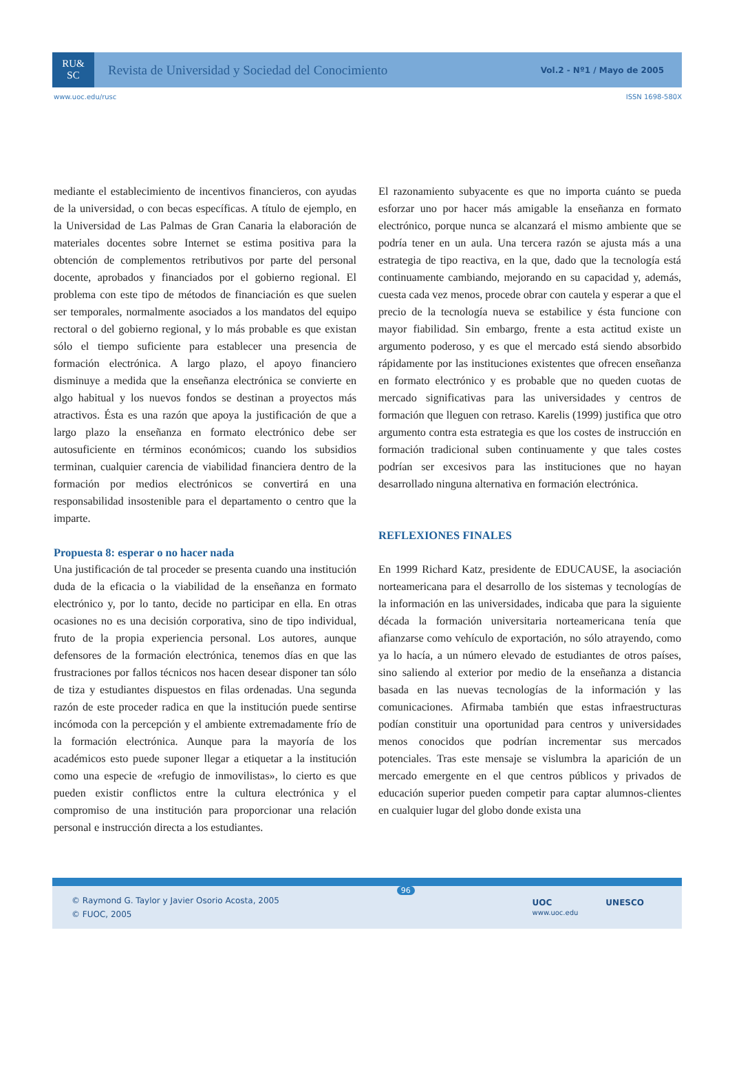RU&
SC
Revista de Universidad y Sociedad del Conocimiento
Vol.2 - Nº1 / Mayo de 2005
www.uoc.edu/rusc ISSN 1698-580X
mediante el establecimiento de incentivos financieros, con ayudas de la universidad, o con becas específicas. A título de ejemplo, en la Universidad de Las Palmas de Gran Canaria la elaboración de materiales docentes sobre Internet se estima positiva para la obtención de complementos retributivos por parte del personal docente, aprobados y financiados por el gobierno regional. El problema con este tipo de métodos de financiación es que suelen ser temporales, normalmente asociados a los mandatos del equipo rectoral o del gobierno regional, y lo más probable es que existan sólo el tiempo suficiente para establecer una presencia de formación electrónica. A largo plazo, el apoyo financiero disminuye a medida que la enseñanza electrónica se convierte en algo habitual y los nuevos fondos se destinan a proyectos más atractivos. Ésta es una razón que apoya la justificación de que a largo plazo la enseñanza en formato electrónico debe ser autosuficiente en términos económicos; cuando los subsidios terminan, cualquier carencia de viabilidad financiera dentro de la formación por medios electrónicos se convertirá en una responsabilidad insostenible para el departamento o centro que la imparte.
Propuesta 8: esperar o no hacer nada
Una justificación de tal proceder se presenta cuando una institución duda de la eficacia o la viabilidad de la enseñanza en formato electrónico y, por lo tanto, decide no participar en ella. En otras ocasiones no es una decisión corporativa, sino de tipo individual, fruto de la propia experiencia personal. Los autores, aunque defensores de la formación electrónica, tenemos días en que las frustraciones por fallos técnicos nos hacen desear disponer tan sólo de tiza y estudiantes dispuestos en filas ordenadas. Una segunda razón de este proceder radica en que la institución puede sentirse incómoda con la percepción y el ambiente extremadamente frío de la formación electrónica. Aunque para la mayoría de los académicos esto puede suponer llegar a etiquetar a la institución como una especie de «refugio de inmovilistas», lo cierto es que pueden existir conflictos entre la cultura electrónica y el compromiso de una institución para proporcionar una relación personal e instrucción directa a los estudiantes.
El razonamiento subyacente es que no importa cuánto se pueda esforzar uno por hacer más amigable la enseñanza en formato electrónico, porque nunca se alcanzará el mismo ambiente que se podría tener en un aula. Una tercera razón se ajusta más a una estrategia de tipo reactiva, en la que, dado que la tecnología está continuamente cambiando, mejorando en su capacidad y, además, cuesta cada vez menos, procede obrar con cautela y esperar a que el precio de la tecnología nueva se estabilice y ésta funcione con mayor fiabilidad. Sin embargo, frente a esta actitud existe un argumento poderoso, y es que el mercado está siendo absorbido rápidamente por las instituciones existentes que ofrecen enseñanza en formato electrónico y es probable que no queden cuotas de mercado significativas para las universidades y centros de formación que lleguen con retraso. Karelis (1999) justifica que otro argumento contra esta estrategia es que los costes de instrucción en formación tradicional suben continuamente y que tales costes podrían ser excesivos para las instituciones que no hayan desarrollado ninguna alternativa en formación electrónica.
REFLEXIONES FINALES
En 1999 Richard Katz, presidente de EDUCAUSE, la asociación norteamericana para el desarrollo de los sistemas y tecnologías de la información en las universidades, indicaba que para la siguiente década la formación universitaria norteamericana tenía que afianzarse como vehículo de exportación, no sólo atrayendo, como ya lo hacía, a un número elevado de estudiantes de otros países, sino saliendo al exterior por medio de la enseñanza a distancia basada en las nuevas tecnologías de la información y las comunicaciones. Afirmaba también que estas infraestructuras podían constituir una oportunidad para centros y universidades menos conocidos que podrían incrementar sus mercados potenciales. Tras este mensaje se vislumbra la aparición de un mercado emergente en el que centros públicos y privados de educación superior pueden competir para captar alumnos-clientes en cualquier lugar del globo donde exista una
© Raymond G. Taylor y Javier Osorio Acosta, 2005
© FUOC, 2005
96
UOC
www.uoc.edu UNESCO